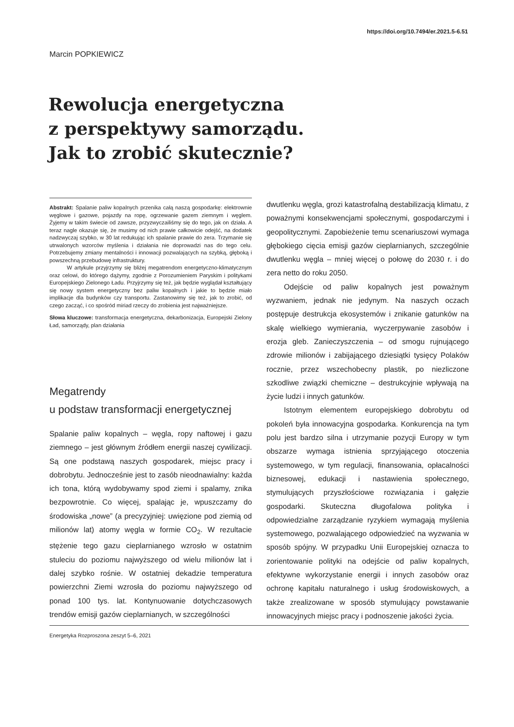https://doi.org/10.7494/er.2021.5-6.51
Marcin POPKIEWICZ
Rewolucja energetyczna
z perspektywy samorządu.
Jak to zrobić skutecznie?
Abstrakt: Spalanie paliw kopalnych przenika całą naszą gospodarkę: elektrownie węglowe i gazowe, pojazdy na ropę, ogrzewanie gazem ziemnym i węglem. Żyjemy w takim świecie od zawsze, przyzwyczailiśmy się do tego, jak on działa. A teraz nagle okazuje się, że musimy od nich prawie całkowicie odejść, na dodatek nadzwyczaj szybko, w 30 lat redukując ich spalanie prawie do zera. Trzymanie się utrwalonych wzorców myślenia i działania nie doprowadzi nas do tego celu. Potrzebujemy zmiany mentalności i innowacji pozwalających na szybką, głęboką i powszechną przebudowę infrastruktury.
W artykule przyjrzymy się bliżej megatrendom energetyczno-klimatycznym oraz celowi, do którego dążymy, zgodnie z Porozumieniem Paryskim i politykami Europejskiego Zielonego Ładu. Przyjrzymy się też, jak będzie wyglądał kształtujący się nowy system energetyczny bez paliw kopalnych i jakie to będzie miało implikacje dla budynków czy transportu. Zastanowimy się też, jak to zrobić, od czego zacząć, i co spośród miriad rzeczy do zrobienia jest najważniejsze.
Słowa kluczowe: transformacja energetyczna, dekarbonizacja, Europejski Zielony Ład, samorządy, plan działania
Megatrendy
u podstaw transformacji energetycznej
Spalanie paliw kopalnych – węgla, ropy naftowej i gazu ziemnego – jest głównym źródłem energii naszej cywilizacji. Są one podstawą naszych gospodarek, miejsc pracy i dobrobytu. Jednocześnie jest to zasób nieodnawialny: każda ich tona, którą wydobywamy spod ziemi i spalamy, znika bezpowrotnie. Co więcej, spalając je, wpuszczamy do środowiska „nowe” (a precyzyjniej: uwięzione pod ziemią od milionów lat) atomy węgla w formie CO<sub>2</sub>. W rezultacie stężenie tego gazu cieplarnianego wzrosło w ostatnim stuleciu do poziomu najwyższego od wielu milionów lat i dalej szybko rośnie. W ostatniej dekadzie temperatura powierzchni Ziemi wzrosła do poziomu najwyższego od ponad 100 tys. lat. Kontynuowanie dotychczasowych trendów emisji gazów cieplarnianych, w szczególności
dwutlenku węgla, grozi katastrofalną destabilizacją klimatu, z poważnymi konsekwencjami społecznymi, gospodarczymi i geopolitycznymi. Zapobieżenie temu scenariuszowi wymaga głębokiego cięcia emisji gazów cieplarnianych, szczególnie dwutlenku węgla – mniej więcej o połowę do 2030 r. i do zera netto do roku 2050.
Odejście od paliw kopalnych jest poważnym wyzwaniem, jednak nie jedynym. Na naszych oczach postępuje destrukcja ekosystemów i znikanie gatunków na skalę wielkiego wymierania, wyczerpywanie zasobów i erozja gleb. Zanieczyszczenia – od smogu rujnującego zdrowie milionów i zabijającego dziesiątki tysięcy Polaków rocznie, przez wszechobecny plastik, po niezliczone szkodliwe związki chemiczne – destrukcyjnie wpływają na życie ludzi i innych gatunków.
Istotnym elementem europejskiego dobrobytu od pokoleń była innowacyjna gospodarka. Konkurencja na tym polu jest bardzo silna i utrzymanie pozycji Europy w tym obszarze wymaga istnienia sprzyjającego otoczenia systemowego, w tym regulacji, finansowania, opłacalności biznesowej, edukacji i nastawienia społecznego, stymulujących przyszłościowe rozwiązania i gałęzie gospodarki. Skuteczna długofalowa polityka i odpowiedzialne zarządzanie ryzykiem wymagają myślenia systemowego, pozwalającego odpowiedzieć na wyzwania w sposób spójny. W przypadku Unii Europejskiej oznacza to zorientowanie polityki na odejście od paliw kopalnych, efektywne wykorzystanie energii i innych zasobów oraz ochronę kapitału naturalnego i usług środowiskowych, a także zrealizowane w sposób stymulujący powstawanie innowacyjnych miejsc pracy i podnoszenie jakości życia.
Energetyka Rozproszona zeszyt 5–6, 2021